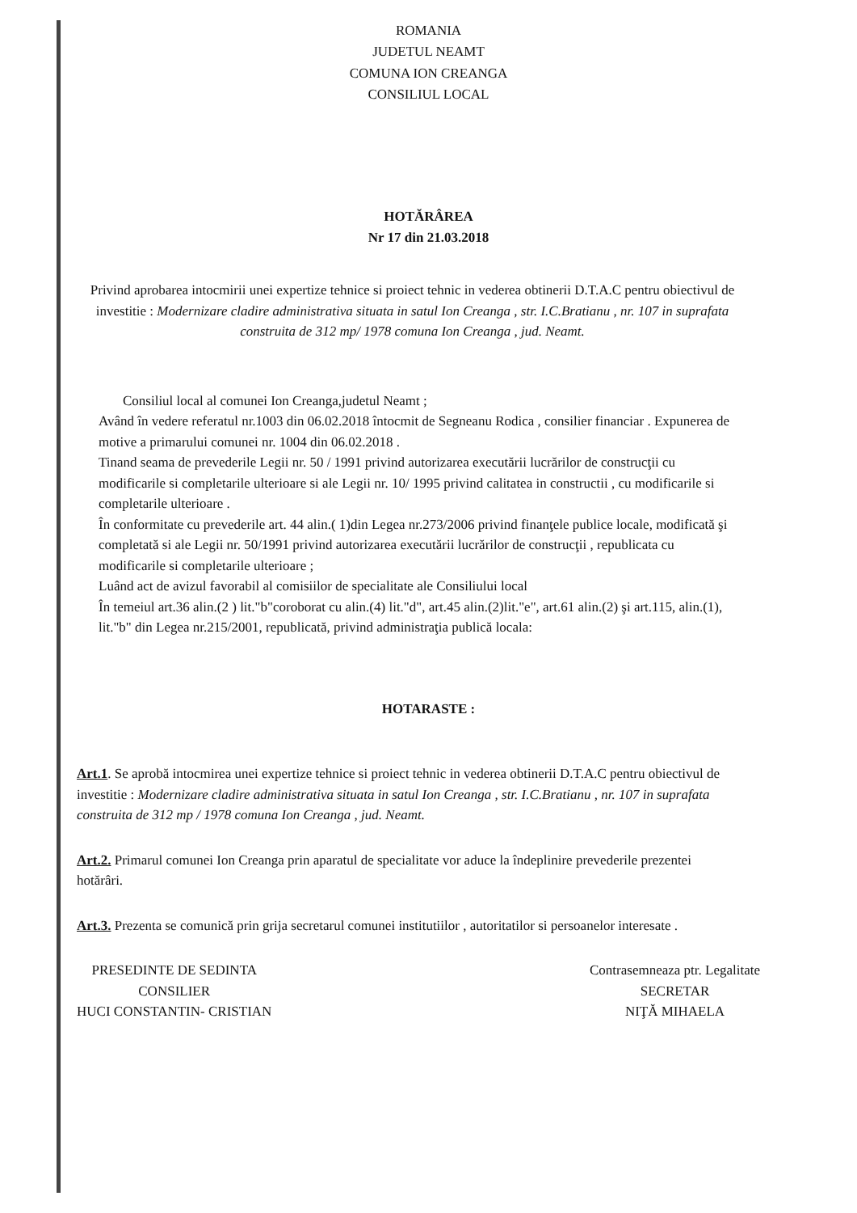ROMANIA
JUDETUL NEAMT
COMUNA ION CREANGA
CONSILIUL LOCAL
HOTĂRÂREA
Nr 17 din 21.03.2018
Privind aprobarea intocmirii unei expertize tehnice si proiect tehnic in vederea obtinerii D.T.A.C pentru obiectivul de investitie : Modernizare cladire administrativa situata in satul Ion Creanga , str. I.C.Bratianu , nr. 107 in suprafata construita de 312 mp/ 1978 comuna Ion Creanga , jud. Neamt.
Consiliul local al comunei Ion Creanga,judetul Neamt ;
Având în vedere referatul nr.1003 din 06.02.2018 întocmit de Segneanu Rodica , consilier financiar . Expunerea de motive a primarului comunei nr. 1004 din 06.02.2018 .
Tinand seama de prevederile Legii nr. 50 / 1991 privind autorizarea executării lucrărilor de construcţii cu modificarile si completarile ulterioare si ale Legii nr. 10/ 1995 privind calitatea in constructii , cu modificarile si completarile ulterioare .
În conformitate cu prevederile art. 44 alin.( 1)din Legea nr.273/2006 privind finanţele publice locale, modificată şi completată si ale Legii nr. 50/1991 privind autorizarea executării lucrărilor de construcţii , republicata cu modificarile si completarile ulterioare ;
Luând act de avizul favorabil al comisiilor de specialitate ale Consiliului local
În temeiul art.36 alin.(2 ) lit."b"coroborat cu alin.(4) lit."d", art.45 alin.(2)lit."e", art.61 alin.(2) şi art.115, alin.(1), lit."b" din Legea nr.215/2001, republicată, privind administraţia publică locala:
HOTARASTE :
Art.1. Se aprobă intocmirea unei expertize tehnice si proiect tehnic in vederea obtinerii D.T.A.C pentru obiectivul de investitie : Modernizare cladire administrativa situata in satul Ion Creanga , str. I.C.Bratianu , nr. 107 in suprafata construita de 312 mp / 1978 comuna Ion Creanga , jud. Neamt.
Art.2. Primarul comunei Ion Creanga prin aparatul de specialitate vor aduce la îndeplinire prevederile prezentei hotărâri.
Art.3. Prezenta se comunică prin grija secretarul comunei institutiilor , autoritatilor si persoanelor interesate .
PRESEDINTE DE SEDINTA
CONSILIER
HUCI CONSTANTIN- CRISTIAN
Contrasemneaza ptr. Legalitate
SECRETAR
NIŢĂ MIHAELA